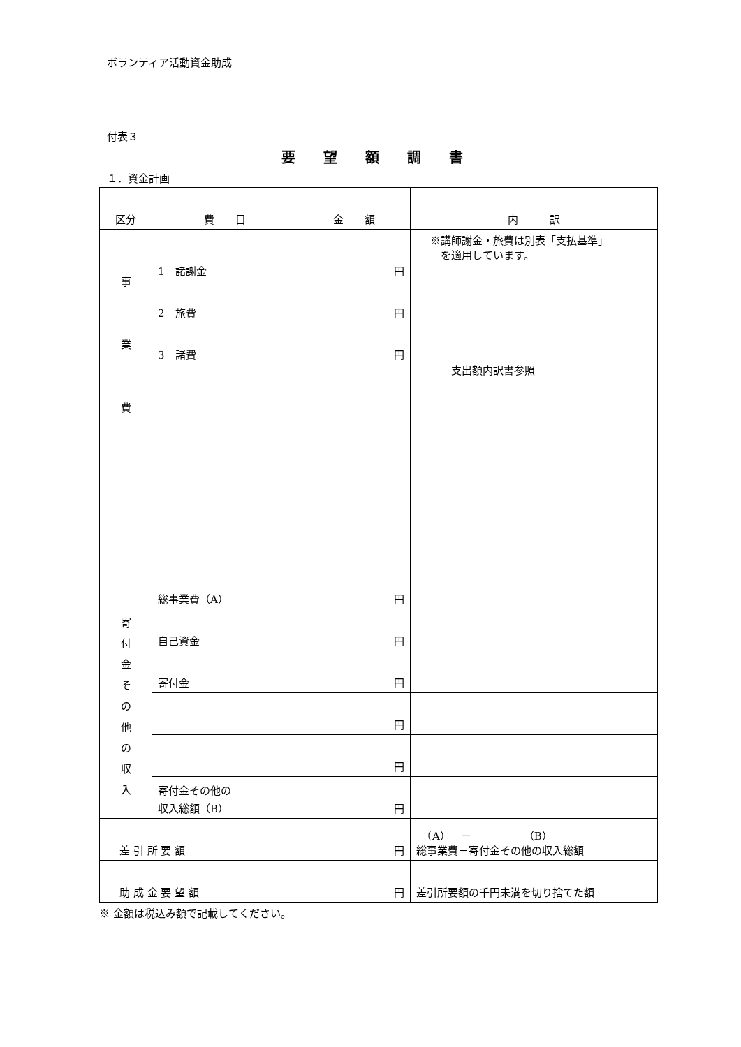ボランティア活動資金助成
付表３
要望額調書
１．資金計画
| 区分 | 費 目 | 金 額 | 内 訳 |
| 事 業 費 | 1 諸謝金 2 旅費 3 諸費 | 円 円 円 | ※講師謝金・旅費は別表「支払基準」 を適用しています。 支出額内訳書参照 |
| | 総事業費（A） | 円 | |
| 寄 付 金 そ の 他 の 収 入 | 自己資金 | 円 | |
| | 寄付金 | 円 | |
| | | 円 | |
| | | 円 | |
| | 寄付金その他の 収入総額（B） | 円 | |
| 差 引 所 要 額 | | 円 | （A） － （B） 総事業費－寄付金その他の収入総額 |
| 助 成 金 要 望 額 | | 円 | 差引所要額の千円未満を切り捨てた額 |
※ 金額は税込み額で記載してください。